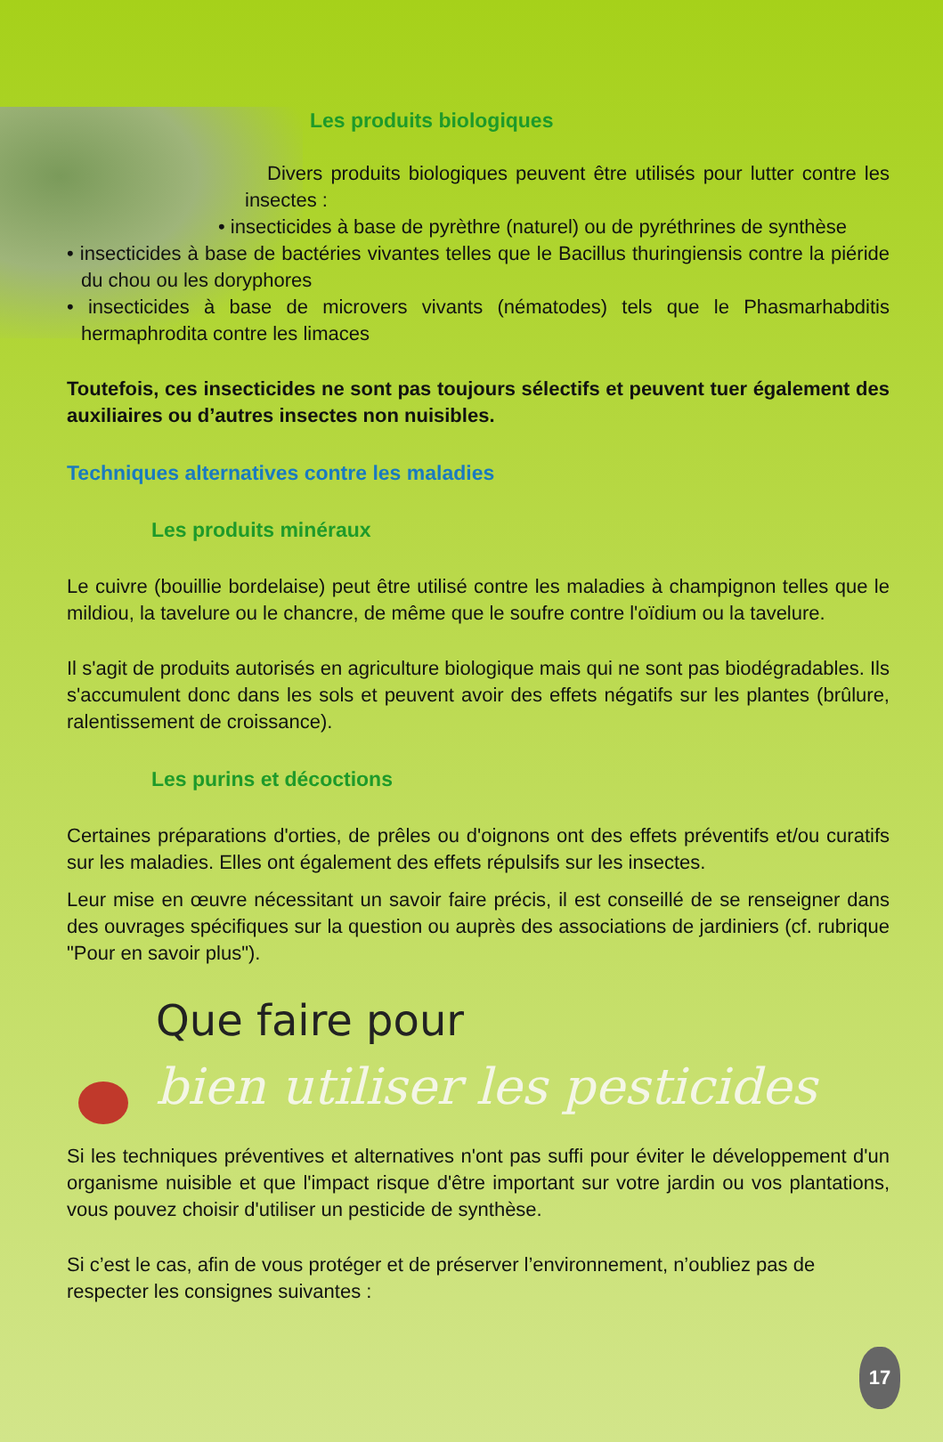Les produits biologiques
Divers produits biologiques peuvent être utilisés pour lutter contre les insectes :
• insecticides à base de pyrèthre (naturel) ou de pyréthrines de synthèse
• insecticides à base de bactéries vivantes telles que le Bacillus thuringiensis contre la piéride du chou ou les doryphores
• insecticides à base de microvers vivants (nématodes) tels que le Phasmarhabditis hermaphrodita contre les limaces
Toutefois, ces insecticides ne sont pas toujours sélectifs et peuvent tuer également des auxiliaires ou d’autres insectes non nuisibles.
Techniques alternatives contre les maladies
Les produits minéraux
Le cuivre (bouillie bordelaise) peut être utilisé contre les maladies à champignon telles que le mildiou, la tavelure ou le chancre, de même que le soufre contre l'oïdium ou la tavelure.
Il s'agit de produits autorisés en agriculture biologique mais qui ne sont pas biodégradables. Ils s'accumulent donc dans les sols et peuvent avoir des effets négatifs sur les plantes (brûlure, ralentissement de croissance).
Les purins et décoctions
Certaines préparations d'orties, de prêles ou d'oignons ont des effets préventifs et/ou curatifs sur les maladies. Elles ont également des effets répulsifs sur les insectes.
Leur mise en œuvre nécessitant un savoir faire précis, il est conseillé de se renseigner dans des ouvrages spécifiques sur la question ou auprès des associations de jardiniers (cf. rubrique "Pour en savoir plus").
Que faire pour
bien utiliser les pesticides
Si les techniques préventives et alternatives n'ont pas suffi pour éviter le développement d'un organisme nuisible et que l'impact risque d'être important sur votre jardin ou vos plantations, vous pouvez choisir d'utiliser un pesticide de synthèse.
Si c’est le cas, afin de vous protéger et de préserver l’environnement, n’oubliez pas de respecter les consignes suivantes :
17